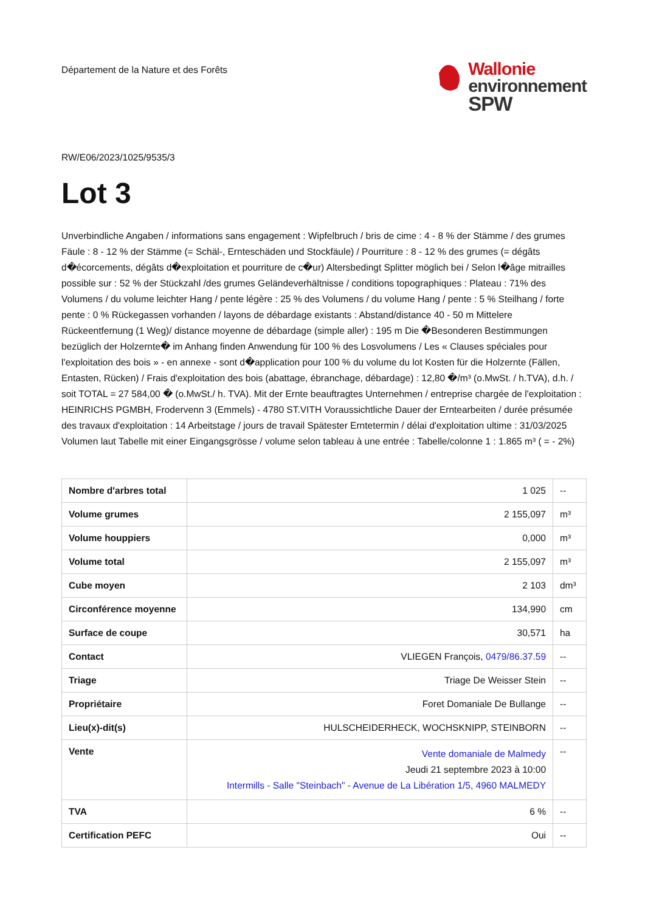Département de la Nature et des Forêts
Wallonie
environnement
SPW
RW/E06/2023/1025/9535/3
Lot 3
Unverbindliche Angaben / informations sans engagement : Wipfelbruch / bris de cime : 4 - 8 % der Stämme / des grumes Fäule : 8 - 12 % der Stämme (= Schäl-, Ernteschäden und Stockfäule) / Pourriture : 8 - 12 % des grumes (= dégâts d�écorcements, dégâts d�exploitation et pourriture de c�ur) Altersbedingt Splitter möglich bei / Selon l�âge mitrailles possible sur : 52 % der Stückzahl /des grumes Geländeverhältnisse / conditions topographiques : Plateau : 71% des Volumens / du volume leichter Hang / pente légère : 25 % des Volumens / du volume Hang / pente : 5 % Steilhang / forte pente : 0 % Rückegassen vorhanden / layons de débardage existants : Abstand/distance 40 - 50 m Mittelere Rückeentfernung (1 Weg)/ distance moyenne de débardage (simple aller) : 195 m Die �Besonderen Bestimmungen bezüglich der Holzernte� im Anhang finden Anwendung für 100 % des Losvolumens / Les « Clauses spéciales pour l'exploitation des bois » - en annexe - sont d�application pour 100 % du volume du lot Kosten für die Holzernte (Fällen, Entasten, Rücken) / Frais d'exploitation des bois (abattage, ébranchage, débardage) : 12,80 �/m³ (o.MwSt. / h.TVA), d.h. / soit TOTAL = 27 584,00 � (o.MwSt./ h. TVA). Mit der Ernte beauftragtes Unternehmen / entreprise chargée de l'exploitation : HEINRICHS PGMBH, Frodervenn 3 (Emmels) - 4780 ST.VITH Voraussichtliche Dauer der Erntearbeiten / durée présumée des travaux d'exploitation : 14 Arbeitstage / jours de travail Spätester Erntetermin / délai d'exploitation ultime : 31/03/2025 Volumen laut Tabelle mit einer Eingangsgrösse / volume selon tableau à une entrée : Tabelle/colonne 1 : 1.865 m³ ( = - 2%)
| Nombre d'arbres total | 1 025 | -- |
| Volume grumes | 2 155,097 | m³ |
| Volume houppiers | 0,000 | m³ |
| Volume total | 2 155,097 | m³ |
| Cube moyen | 2 103 | dm³ |
| Circonférence moyenne | 134,990 | cm |
| Surface de coupe | 30,571 | ha |
| Contact | VLIEGEN François, 0479/86.37.59 | -- |
| Triage | Triage De Weisser Stein | -- |
| Propriétaire | Foret Domaniale De Bullange | -- |
| Lieu(x)-dit(s) | HULSCHEIDERHECK, WOCHSKNIPP, STEINBORN | -- |
| Vente | Vente domaniale de Malmedy Jeudi 21 septembre 2023 à 10:00 Intermills - Salle "Steinbach" - Avenue de La Libération 1/5, 4960 MALMEDY | -- |
| TVA | 6 % | -- |
| Certification PEFC | Oui | -- |